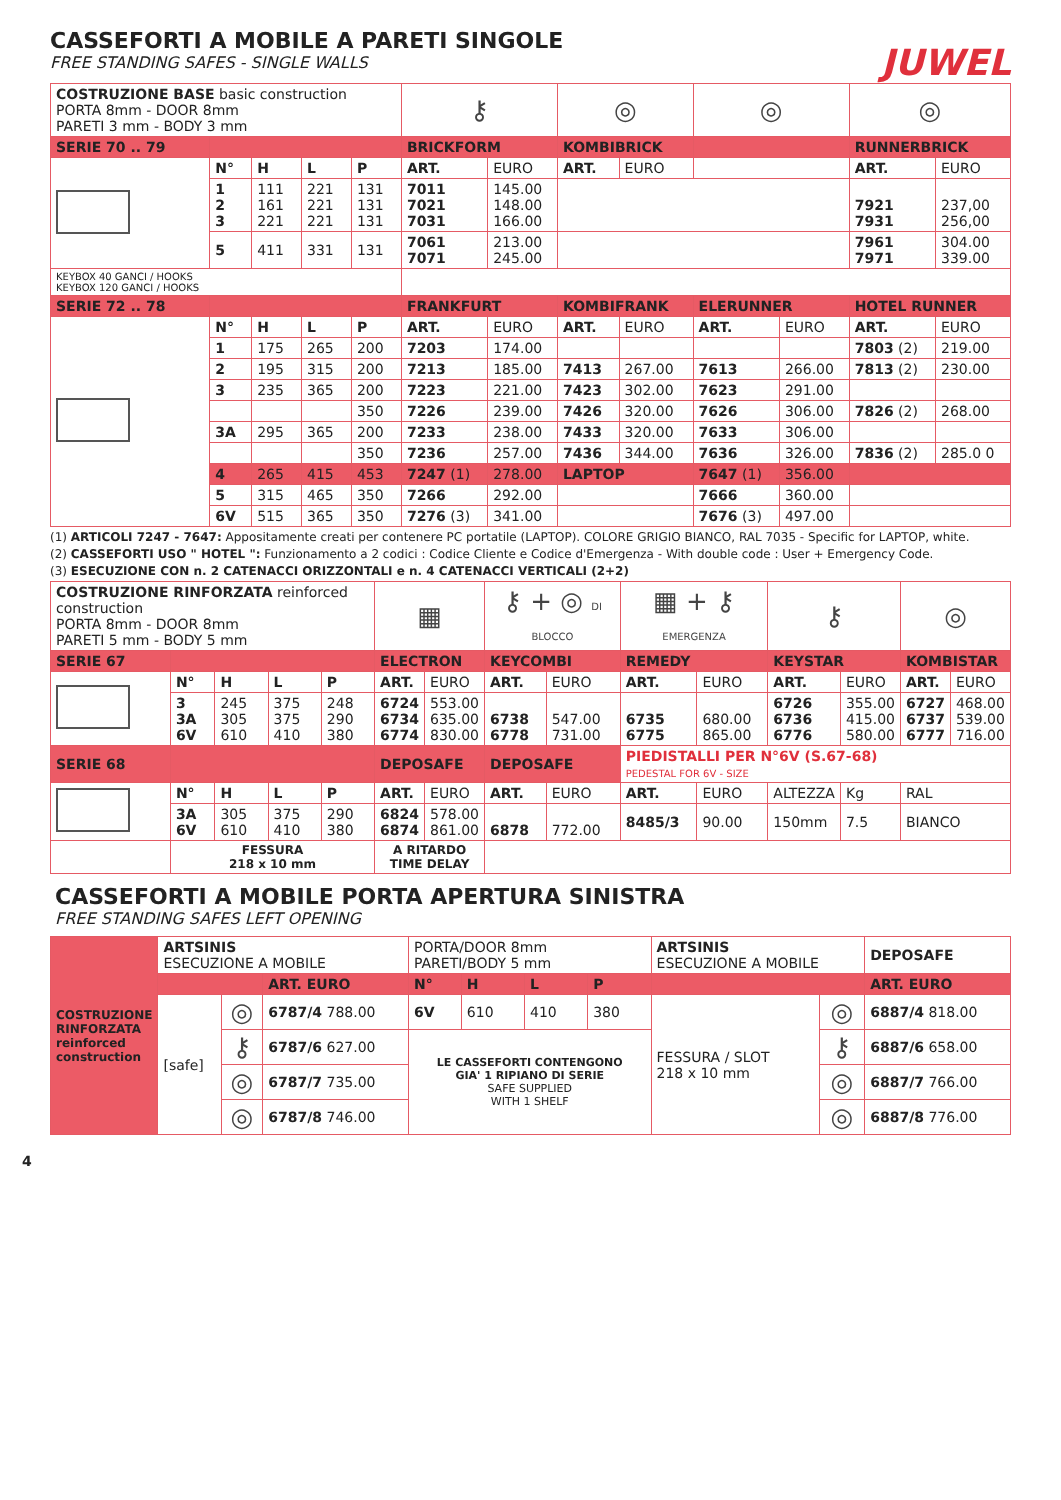JUWEL
CASSEFORTI A MOBILE A PARETI SINGOLE
FREE STANDING SAFES - SINGLE WALLS
| COSTRUZIONE BASE basic construction PORTA 8mm - DOOR 8mm PARETI 3 mm - BODY 3 mm | | | | | ⚷ | | ◎ | | ◎ | | ◎ | |
| SERIE 70 .. 79 | | | | | BRICKFORM | | KOMBIBRICK | | | | RUNNERBRICK | |
| | N° | H | L | P | ART. | EURO | ART. | EURO | | | ART. | EURO |
| | 1 2 3 | 111 161 221 | 221 221 221 | 131 131 131 | 7011 7021 7031 | 145.00 148.00 166.00 | | | | | 7921 7931 | 237,00 256,00 |
| | 5 | 411 | 331 | 131 | 7061 7071 | 213.00 245.00 | | | | | 7961 7971 | 304.00 339.00 |
| KEYBOX 40 GANCI / HOOKS KEYBOX 120 GANCI / HOOKS | | | | | | | | | | | | |
| SERIE 72 .. 78 | | | | | FRANKFURT | | KOMBIFRANK | | ELERUNNER | | HOTEL RUNNER | |
| | N° | H | L | P | ART. | EURO | ART. | EURO | ART. | EURO | ART. | EURO |
| | 1 | 175 | 265 | 200 | 7203 | 174.00 | | | | | 7803 (2) | 219.00 |
| | 2 | 195 | 315 | 200 | 7213 | 185.00 | 7413 | 267.00 | 7613 | 266.00 | 7813 (2) | 230.00 |
| | 3 | 235 | 365 | 200 | 7223 | 221.00 | 7423 | 302.00 | 7623 | 291.00 | | |
| | | | | 350 | 7226 | 239.00 | 7426 | 320.00 | 7626 | 306.00 | 7826 (2) | 268.00 |
| | 3A | 295 | 365 | 200 | 7233 | 238.00 | 7433 | 320.00 | 7633 | 306.00 | | |
| | | | | 350 | 7236 | 257.00 | 7436 | 344.00 | 7636 | 326.00 | 7836 (2) | 285.0 0 |
| | 4 | 265 | 415 | 453 | 7247 (1) | 278.00 | LAPTOP | | 7647 (1) | 356.00 | | |
| | 5 | 315 | 465 | 350 | 7266 | 292.00 | | | 7666 | 360.00 | | |
| | 6V | 515 | 365 | 350 | 7276 (3) | 341.00 | | | 7676 (3) | 497.00 | | |
(1) ARTICOLI 7247 - 7647: Appositamente creati per contenere PC portatile (LAPTOP). COLORE GRIGIO BIANCO, RAL 7035 - Specific for LAPTOP, white.
(2) CASSEFORTI USO " HOTEL ": Funzionamento a 2 codici : Codice Cliente e Codice d'Emergenza - With double code : User + Emergency Code.
(3) ESECUZIONE CON n. 2 CATENACCI ORIZZONTALI e n. 4 CATENACCI VERTICALI (2+2)
| COSTRUZIONE RINFORZATA reinforced construction PORTA 8mm - DOOR 8mm PARETI 5 mm - BODY 5 mm | | | | | ▦ | | ⚷ + ◎ DI BLOCCO | | ▦ + ⚷ EMERGENZA | | ⚷ | | ◎ | |
| SERIE 67 | | | | | ELECTRON | | KEYCOMBI | | REMEDY | | KEYSTAR | | KOMBISTAR | |
| | N° | H | L | P | ART. | EURO | ART. | EURO | ART. | EURO | ART. | EURO | ART. | EURO |
| | 3 3A 6V | 245 305 610 | 375 375 410 | 248 290 380 | 6724 6734 6774 | 553.00 635.00 830.00 | 6738 6778 | 547.00 731.00 | 6735 6775 | 680.00 865.00 | 6726 6736 6776 | 355.00 415.00 580.00 | 6727 6737 6777 | 468.00 539.00 716.00 |
| SERIE 68 | | | | | DEPOSAFE | | DEPOSAFE | | PIEDISTALLI PER N°6V (S.67-68) PEDESTAL FOR 6V - SIZE | | | | | |
| | N° | H | L | P | ART. | EURO | ART. | EURO | ART. | EURO | ALTEZZA | Kg | RAL | |
| | 3A 6V | 305 610 | 375 410 | 290 380 | 6824 6874 | 578.00 861.00 | 6878 | 772.00 | 8485/3 | 90.00 | 150mm | 7.5 | BIANCO | |
| | FESSURA 218 x 10 mm | | | | A RITARDO TIME DELAY | | | | | | | | | |
CASSEFORTI A MOBILE PORTA APERTURA SINISTRA
FREE STANDING SAFES LEFT OPENING
| COSTRUZIONE RINFORZATA reinforced construction | ARTSINIS ESECUZIONE A MOBILE | | | PORTA/DOOR 8mm PARETI/BODY 5 mm | | | | ARTSINIS ESECUZIONE A MOBILE | | DEPOSAFE |
| | | | ART. EURO | N° | H | L | P | | | ART. EURO |
| | [safe] | ◎ | 6787/4 788.00 | 6V | 610 | 410 | 380 | FESSURA / SLOT 218 x 10 mm | ◎ | 6887/4 818.00 |
| | | ⚷ | 6787/6 627.00 | LE CASSEFORTI CONTENGONO GIA' 1 RIPIANO DI SERIE SAFE SUPPLIED WITH 1 SHELF | | | | | ⚷ | 6887/6 658.00 |
| | | ◎ | 6787/7 735.00 | | | | | | ◎ | 6887/7 766.00 |
| | | ◎ | 6787/8 746.00 | | | | | | ◎ | 6887/8 776.00 |
4